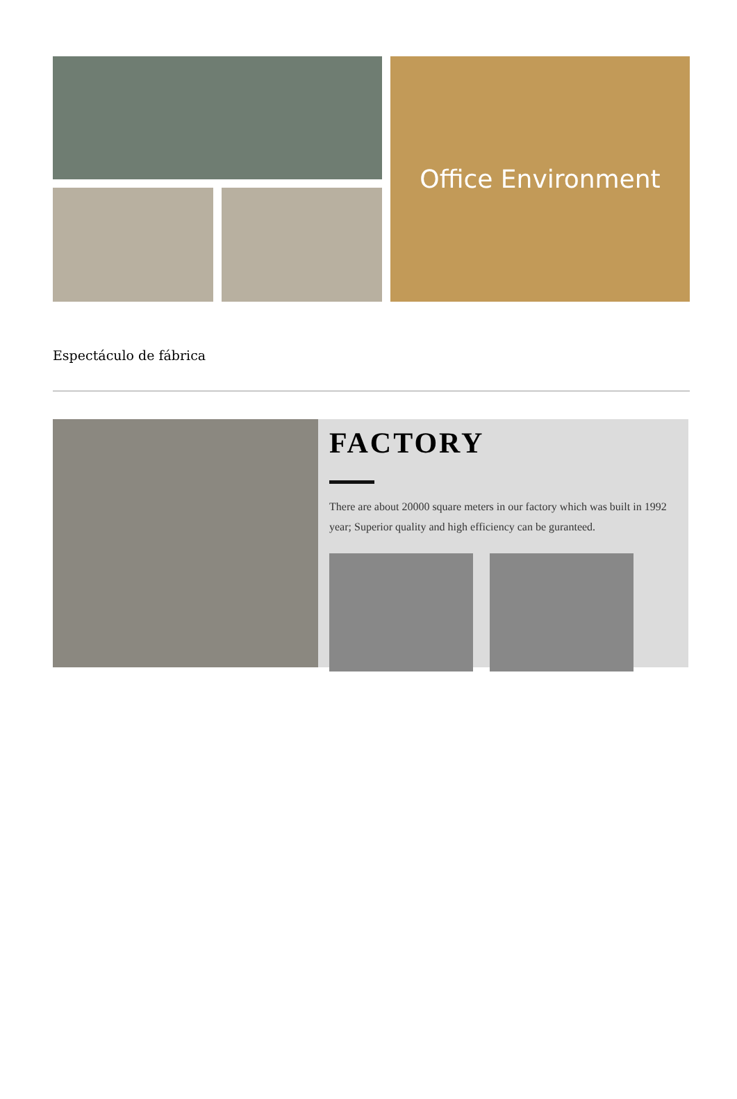Office Environment
Espectáculo de fábrica
FACTORY
There are about 20000 square meters in our factory which was built in 1992 year; Superior quality and high efficiency can be guranteed.